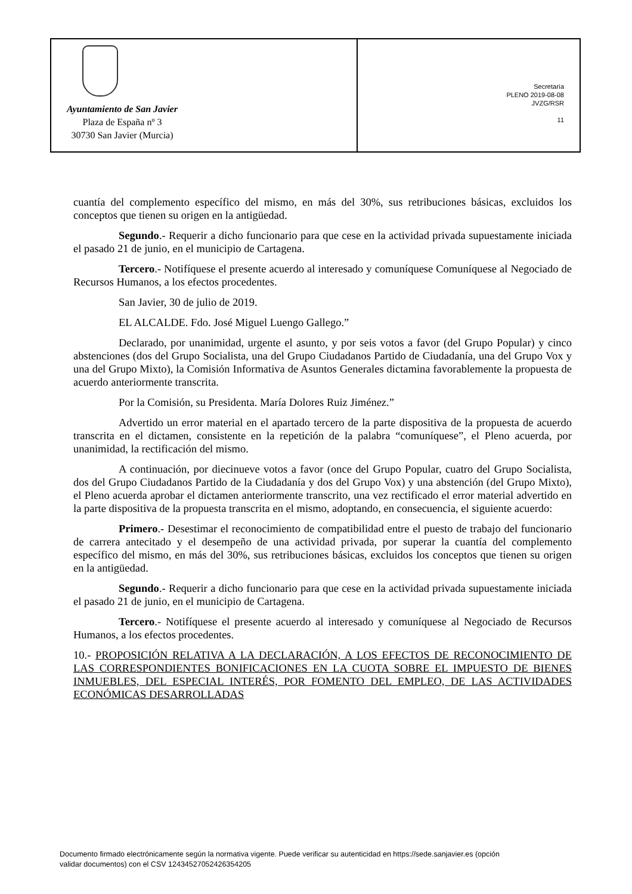Ayuntamiento de San Javier
Plaza de España nº 3
30730 San Javier (Murcia)
Secretaría
PLENO 2019-08-08
JVZG/RSR
11
cuantía del complemento específico del mismo, en más del 30%, sus retribuciones básicas, excluidos los conceptos que tienen su origen en la antigüedad.
Segundo.- Requerir a dicho funcionario para que cese en la actividad privada supuestamente iniciada el pasado 21 de junio, en el municipio de Cartagena.
Tercero.- Notifíquese el presente acuerdo al interesado y comuníquese Comuníquese al Negociado de Recursos Humanos, a los efectos procedentes.
San Javier, 30 de julio de 2019.
EL ALCALDE. Fdo. José Miguel Luengo Gallego.”
Declarado, por unanimidad, urgente el asunto, y por seis votos a favor (del Grupo Popular) y cinco abstenciones (dos del Grupo Socialista, una del Grupo Ciudadanos Partido de Ciudadanía, una del Grupo Vox y una del Grupo Mixto), la Comisión Informativa de Asuntos Generales dictamina favorablemente la propuesta de acuerdo anteriormente transcrita.
Por la Comisión, su Presidenta. María Dolores Ruiz Jiménez.”
Advertido un error material en el apartado tercero de la parte dispositiva de la propuesta de acuerdo transcrita en el dictamen, consistente en la repetición de la palabra “comuníquese”, el Pleno acuerda, por unanimidad, la rectificación del mismo.
A continuación, por diecinueve votos a favor (once del Grupo Popular, cuatro del Grupo Socialista, dos del Grupo Ciudadanos Partido de la Ciudadanía y dos del Grupo Vox) y una abstención (del Grupo Mixto), el Pleno acuerda aprobar el dictamen anteriormente transcrito, una vez rectificado el error material advertido en la parte dispositiva de la propuesta transcrita en el mismo, adoptando, en consecuencia, el siguiente acuerdo:
Primero.- Desestimar el reconocimiento de compatibilidad entre el puesto de trabajo del funcionario de carrera antecitado y el desempeño de una actividad privada, por superar la cuantía del complemento específico del mismo, en más del 30%, sus retribuciones básicas, excluidos los conceptos que tienen su origen en la antigüedad.
Segundo.- Requerir a dicho funcionario para que cese en la actividad privada supuestamente iniciada el pasado 21 de junio, en el municipio de Cartagena.
Tercero.- Notifíquese el presente acuerdo al interesado y comuníquese al Negociado de Recursos Humanos, a los efectos procedentes.
10.- PROPOSICIÓN RELATIVA A LA DECLARACIÓN, A LOS EFECTOS DE RECONOCIMIENTO DE LAS CORRESPONDIENTES BONIFICACIONES EN LA CUOTA SOBRE EL IMPUESTO DE BIENES INMUEBLES, DEL ESPECIAL INTERÉS, POR FOMENTO DEL EMPLEO, DE LAS ACTIVIDADES ECONÓMICAS DESARROLLADAS
Documento firmado electrónicamente según la normativa vigente. Puede verificar su autenticidad en https://sede.sanjavier.es (opción
validar documentos) con el CSV 12434527052426354205